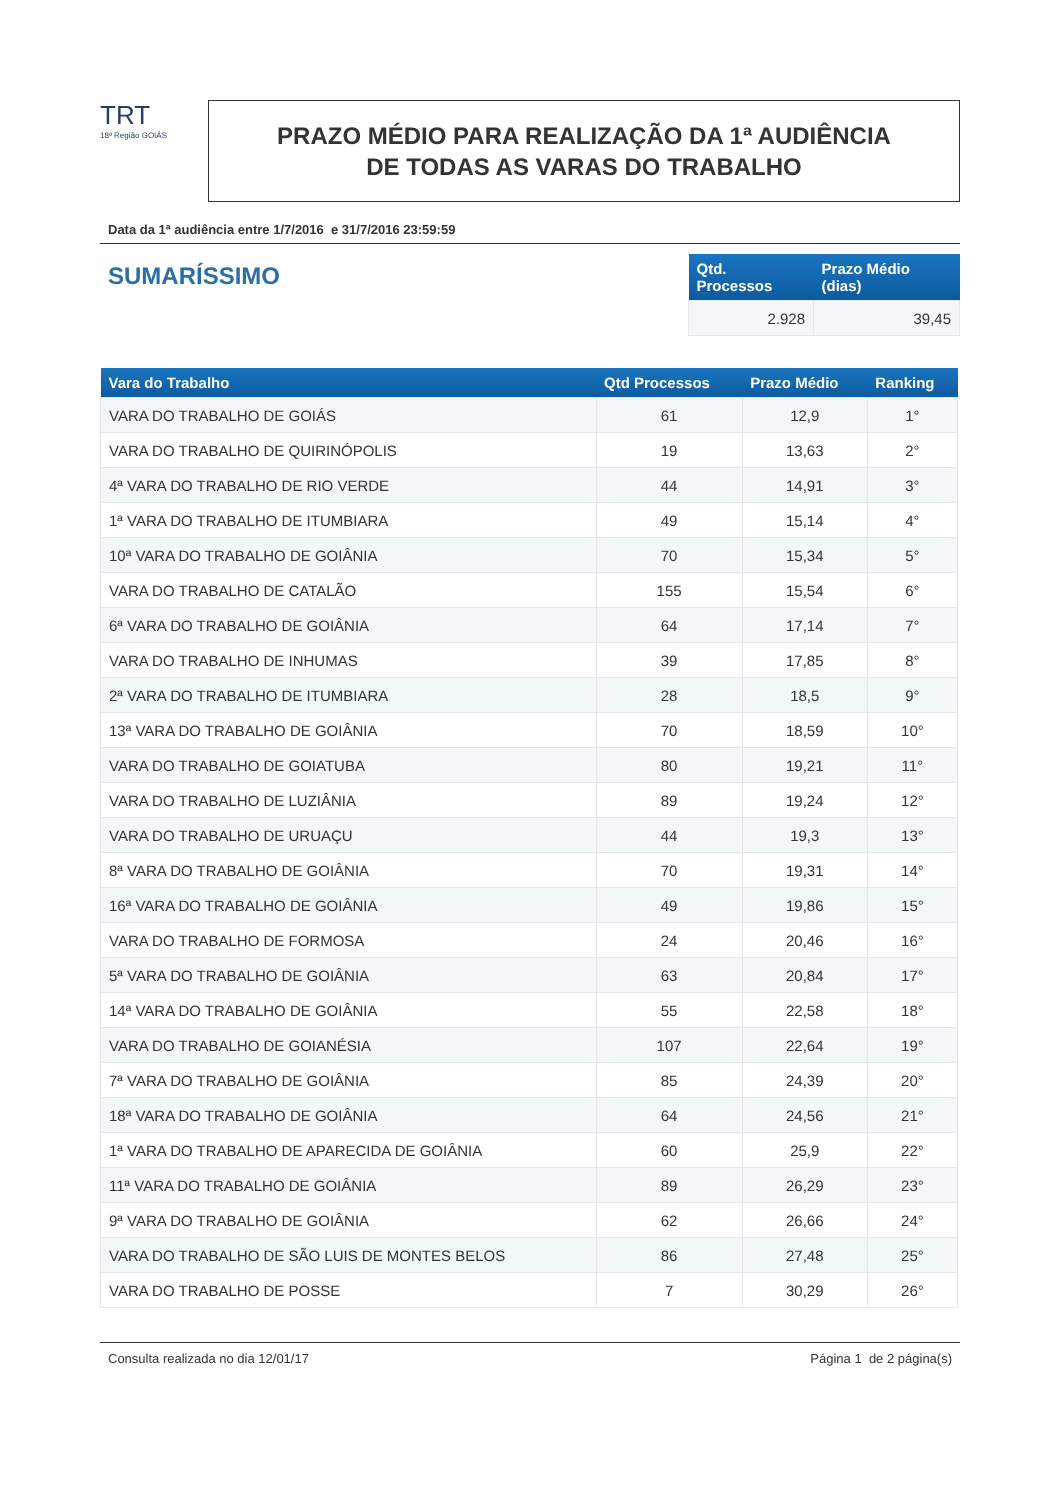TRT
18ª Região GOIÁS
PRAZO MÉDIO PARA REALIZAÇÃO DA 1ª AUDIÊNCIA
DE TODAS AS VARAS DO TRABALHO
Data da 1ª audiência entre 1/7/2016 e 31/7/2016 23:59:59
SUMARÍSSIMO
| Qtd. Processos | Prazo Médio (dias) |
| --- | --- |
| 2.928 | 39,45 |
| Vara do Trabalho | Qtd Processos | Prazo Médio | Ranking |
| --- | --- | --- | --- |
| VARA DO TRABALHO DE GOIÁS | 61 | 12,9 | 1° |
| VARA DO TRABALHO DE QUIRINÓPOLIS | 19 | 13,63 | 2° |
| 4ª VARA DO TRABALHO DE RIO VERDE | 44 | 14,91 | 3° |
| 1ª VARA DO TRABALHO DE ITUMBIARA | 49 | 15,14 | 4° |
| 10ª VARA DO TRABALHO DE GOIÂNIA | 70 | 15,34 | 5° |
| VARA DO TRABALHO DE CATALÃO | 155 | 15,54 | 6° |
| 6ª VARA DO TRABALHO DE GOIÂNIA | 64 | 17,14 | 7° |
| VARA DO TRABALHO DE INHUMAS | 39 | 17,85 | 8° |
| 2ª VARA DO TRABALHO DE ITUMBIARA | 28 | 18,5 | 9° |
| 13ª VARA DO TRABALHO DE GOIÂNIA | 70 | 18,59 | 10° |
| VARA DO TRABALHO DE GOIATUBA | 80 | 19,21 | 11° |
| VARA DO TRABALHO DE LUZIÂNIA | 89 | 19,24 | 12° |
| VARA DO TRABALHO DE URUAÇU | 44 | 19,3 | 13° |
| 8ª VARA DO TRABALHO DE GOIÂNIA | 70 | 19,31 | 14° |
| 16ª VARA DO TRABALHO DE GOIÂNIA | 49 | 19,86 | 15° |
| VARA DO TRABALHO DE FORMOSA | 24 | 20,46 | 16° |
| 5ª VARA DO TRABALHO DE GOIÂNIA | 63 | 20,84 | 17° |
| 14ª VARA DO TRABALHO DE GOIÂNIA | 55 | 22,58 | 18° |
| VARA DO TRABALHO DE GOIANÉSIA | 107 | 22,64 | 19° |
| 7ª VARA DO TRABALHO DE GOIÂNIA | 85 | 24,39 | 20° |
| 18ª VARA DO TRABALHO DE GOIÂNIA | 64 | 24,56 | 21° |
| 1ª VARA DO TRABALHO DE APARECIDA DE GOIÂNIA | 60 | 25,9 | 22° |
| 11ª VARA DO TRABALHO DE GOIÂNIA | 89 | 26,29 | 23° |
| 9ª VARA DO TRABALHO DE GOIÂNIA | 62 | 26,66 | 24° |
| VARA DO TRABALHO DE SÃO LUIS DE MONTES BELOS | 86 | 27,48 | 25° |
| VARA DO TRABALHO DE POSSE | 7 | 30,29 | 26° |
Consulta realizada no dia 12/01/17 Página 1 de 2 página(s)